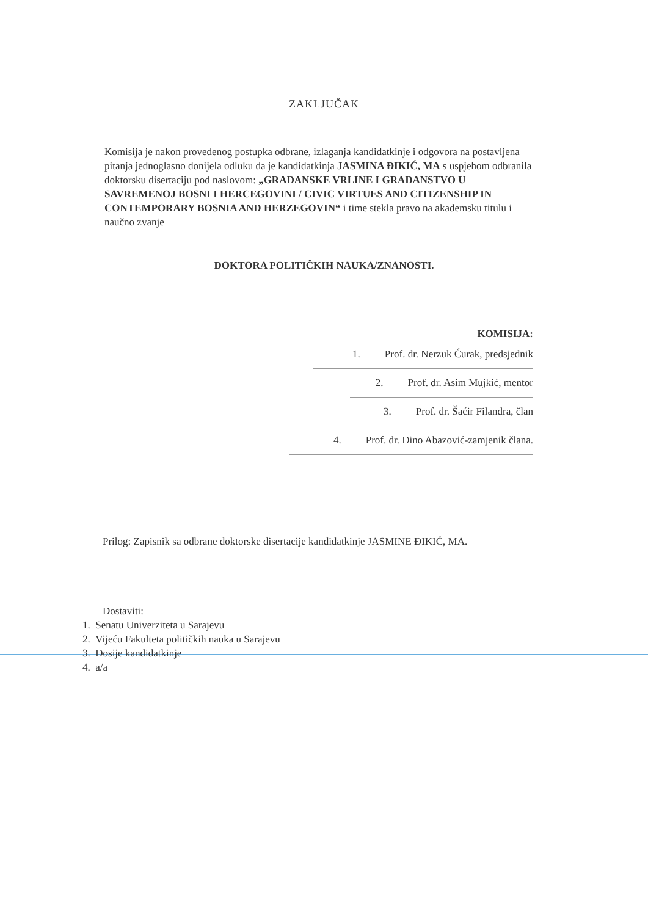ZAKLJUČAK
Komisija je nakon provedenog postupka odbrane, izlaganja kandidatkinje i odgovora na postavljena pitanja jednoglasno donijela odluku da je kandidatkinja JASMINA ĐIKIĆ, MA s uspjehom odbranila doktorsku disertaciju pod naslovom: „GRAĐANSKE VRLINE I GRAĐANSTVO U SAVREMENOJ BOSNI I HERCEGOVINI / CIVIC VIRTUES AND CITIZENSHIP IN CONTEMPORARY BOSNIA AND HERZEGOVIN“ i time stekla pravo na akademsku titulu i naučno zvanje
DOKTORA POLITIČKIH NAUKA/ZNANOSTI.
KOMISIJA:
1. Prof. dr. Nerzuk Ćurak, predsjednik
2. Prof. dr. Asim Mujkić, mentor
3. Prof. dr. Šaćir Filandra, član
4. Prof. dr. Dino Abazović-zamjenik člana.
Prilog: Zapisnik sa odbrane doktorske disertacije kandidatkinje JASMINE ĐIKIĆ, MA.
Dostaviti:
1. Senatu Univerziteta u Sarajevu
2. Vijeću Fakulteta političkih nauka u Sarajevu
3. Dosije kandidatkinje
4. a/a